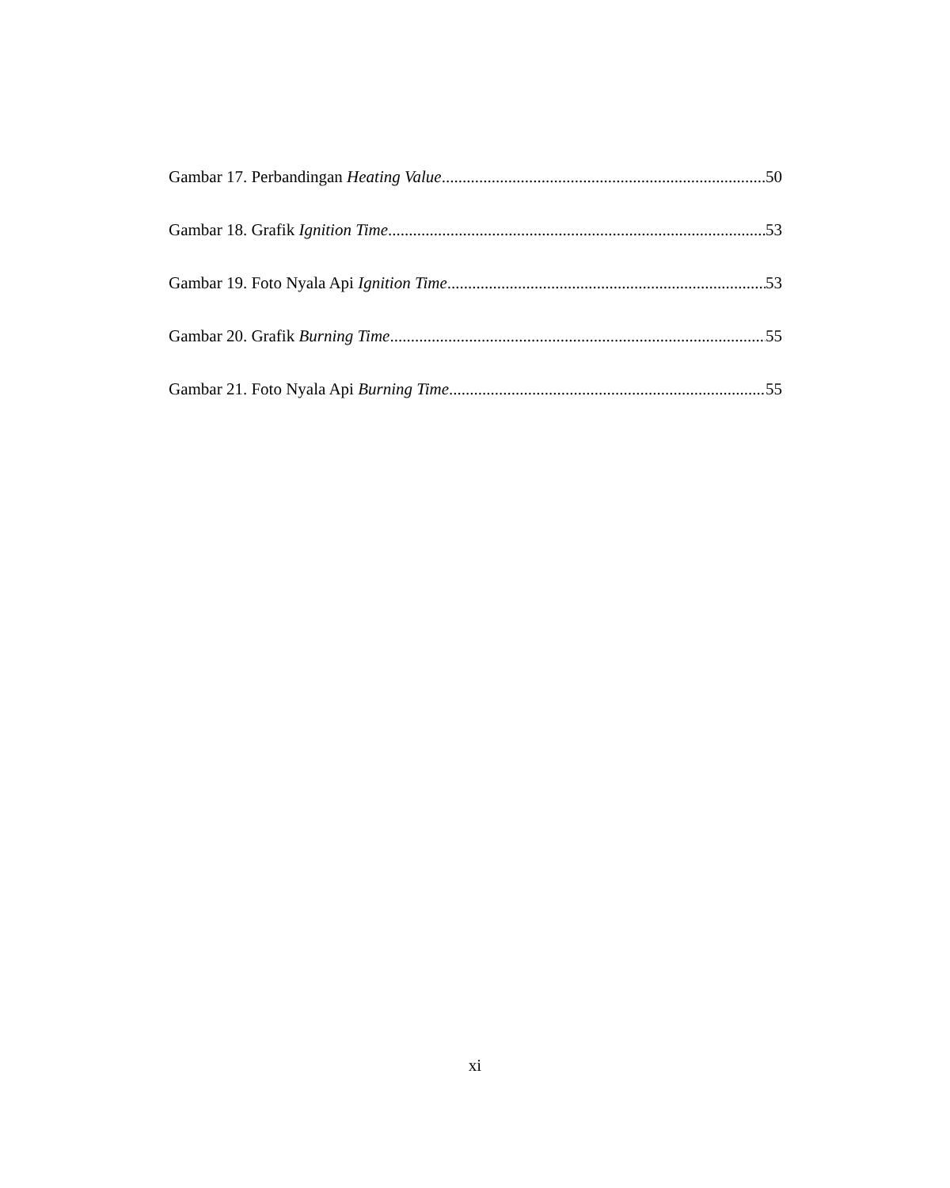Gambar 17. Perbandingan Heating Value 50
Gambar 18. Grafik Ignition Time 53
Gambar 19. Foto Nyala Api Ignition Time 53
Gambar 20. Grafik Burning Time 55
Gambar 21. Foto Nyala Api Burning Time 55
xi